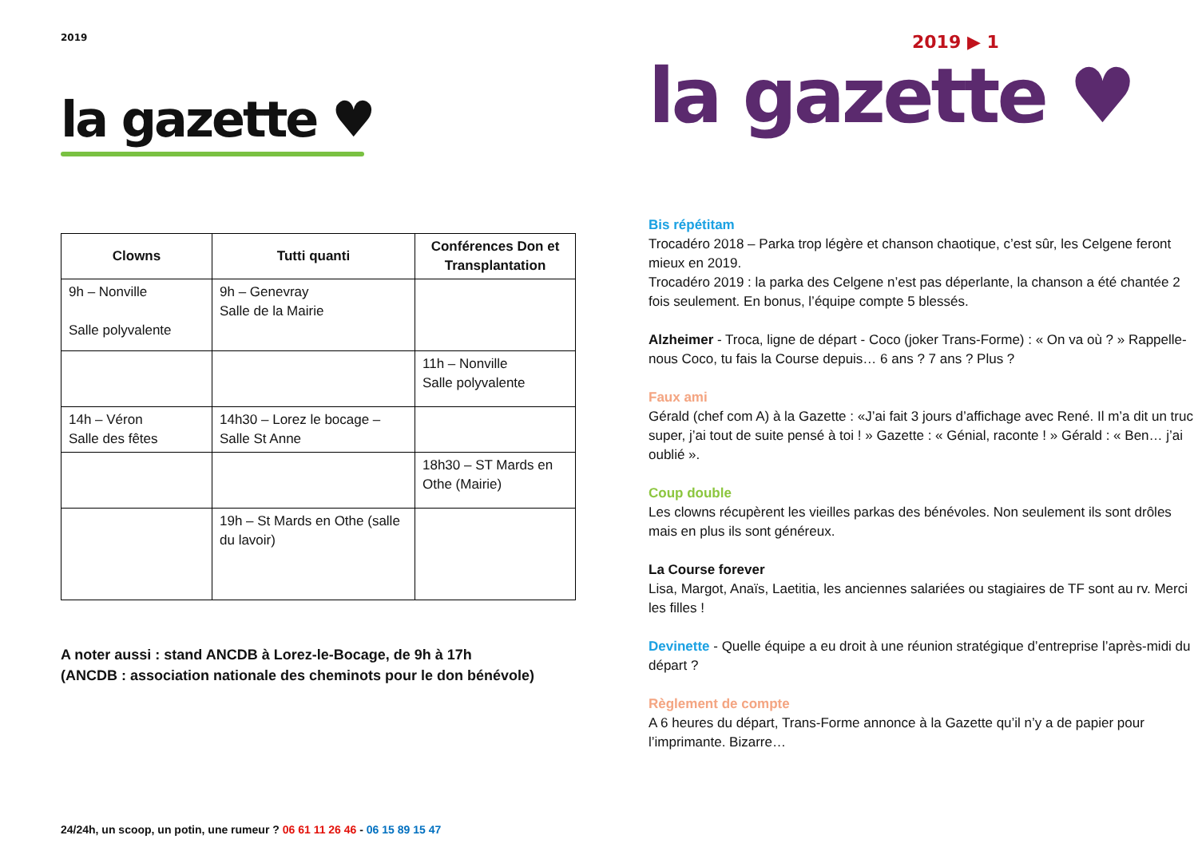2019
la gazette ♥
| Clowns | Tutti quanti | Conférences Don et Transplantation |
| --- | --- | --- |
| 9h – Nonville Salle polyvalente | 9h – Genevray Salle de la Mairie | |
| | | 11h – Nonville Salle polyvalente |
| 14h – Véron Salle des fêtes | 14h30 – Lorez le bocage – Salle St Anne | |
| | | 18h30 – ST Mards en Othe (Mairie) |
| | 19h – St Mards en Othe (salle du lavoir) | |
A noter aussi : stand ANCDB à Lorez-le-Bocage, de 9h à 17h
(ANCDB : association nationale des cheminots pour le don bénévole)
24/24h, un scoop, un potin, une rumeur ? 06 61 11 26 46 - 06 15 89 15 47
2019 ▶ 1
la gazette ♥
Bis répétitam
Trocadéro 2018 – Parka trop légère et chanson chaotique, c’est sûr, les Celgene feront mieux en 2019.
Trocadéro 2019 : la parka des Celgene n’est pas déperlante, la chanson a été chantée 2 fois seulement. En bonus, l’équipe compte 5 blessés.
Alzheimer - Troca, ligne de départ - Coco (joker Trans-Forme) : « On va où ? » Rappelle-nous Coco, tu fais la Course depuis… 6 ans ? 7 ans ? Plus ?
Faux ami
Gérald (chef com A) à la Gazette : «J’ai fait 3 jours d’affichage avec René. Il m’a dit un truc super, j’ai tout de suite pensé à toi ! » Gazette : « Génial, raconte ! » Gérald : « Ben… j’ai oublié ».
Coup double
Les clowns récupèrent les vieilles parkas des bénévoles. Non seulement ils sont drôles mais en plus ils sont généreux.
La Course forever
Lisa, Margot, Anaïs, Laetitia, les anciennes salariées ou stagiaires de TF sont au rv. Merci les filles !
Devinette - Quelle équipe a eu droit à une réunion stratégique d’entreprise l’après-midi du départ ?
Règlement de compte
A 6 heures du départ, Trans-Forme annonce à la Gazette qu’il n’y a de papier pour l’imprimante. Bizarre…